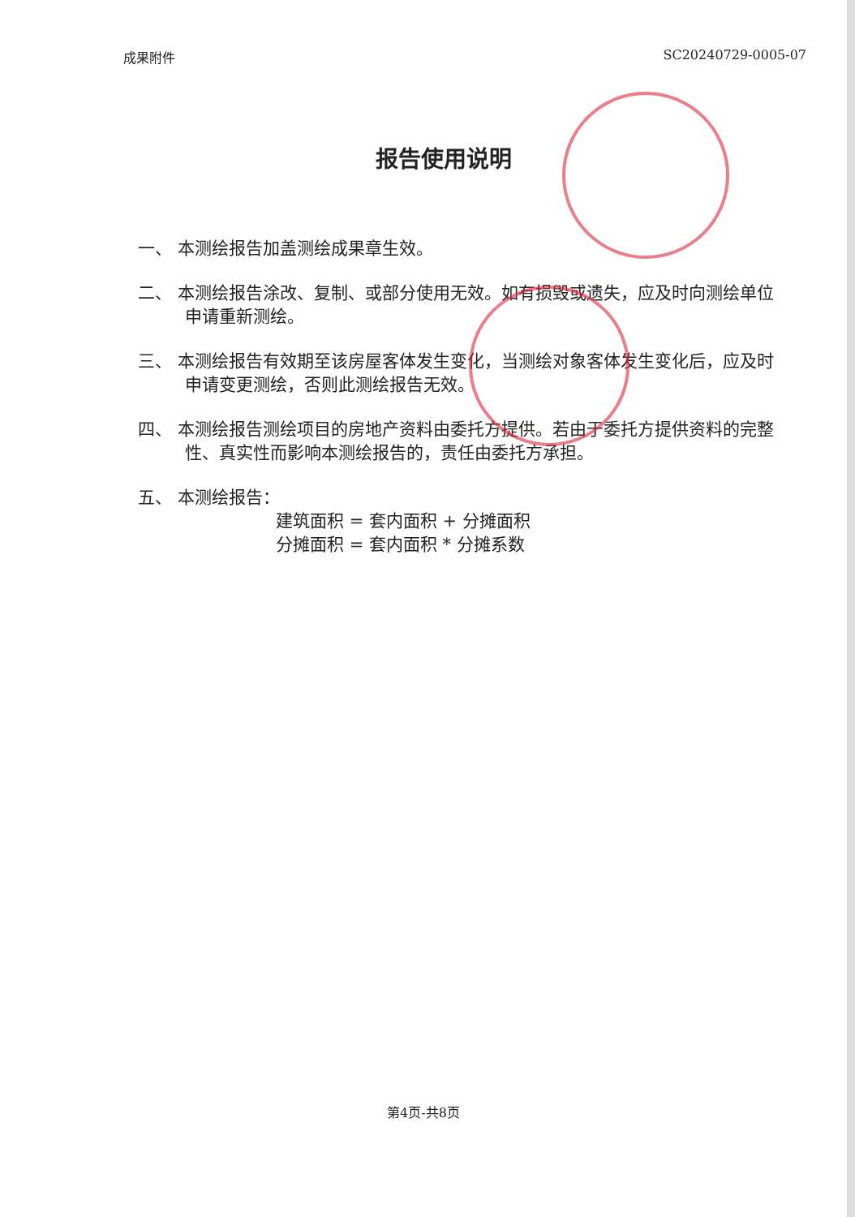成果附件 SC20240729-0005-07
报告使用说明
一、 本测绘报告加盖测绘成果章生效。
二、 本测绘报告涂改、复制、或部分使用无效。如有损毁或遗失，应及时向测绘单位申请重新测绘。
三、 本测绘报告有效期至该房屋客体发生变化，当测绘对象客体发生变化后，应及时申请变更测绘，否则此测绘报告无效。
四、 本测绘报告测绘项目的房地产资料由委托方提供。若由于委托方提供资料的完整性、真实性而影响本测绘报告的，责任由委托方承担。
五、 本测绘报告：
建筑面积 = 套内面积 + 分摊面积
分摊面积 = 套内面积 * 分摊系数
第4页-共8页